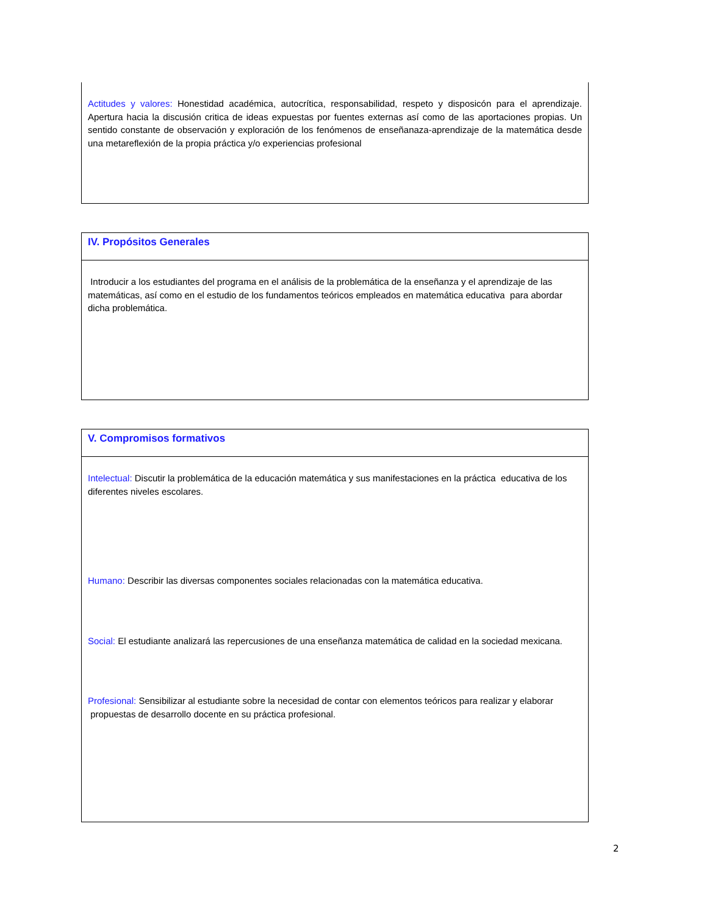| Actitudes y valores: Honestidad académica, autocrítica, responsabilidad, respeto y disposicón para el aprendizaje. Apertura hacia la discusión critica de ideas expuestas por fuentes externas así como de las aportaciones propias. Un sentido constante de observación y exploración de los fenómenos de enseñanaza-aprendizaje de la matemática desde una metareflexión de la propia práctica y/o experiencias profesional |
| IV. Propósitos Generales |
| Introducir a los estudiantes del programa en el análisis de la problemática de la enseñanza y el aprendizaje de las matemáticas, así como en el estudio de los fundamentos teóricos empleados en matemática educativa para abordar dicha problemática. |
| V. Compromisos formativos |
| Intelectual: Discutir la problemática de la educación matemática y sus manifestaciones en la práctica educativa de los diferentes niveles escolares. Humano: Describir las diversas componentes sociales relacionadas con la matemática educativa. Social: El estudiante analizará las repercusiones de una enseñanza matemática de calidad en la sociedad mexicana. Profesional: Sensibilizar al estudiante sobre la necesidad de contar con elementos teóricos para realizar y elaborar propuestas de desarrollo docente en su práctica profesional. |
2